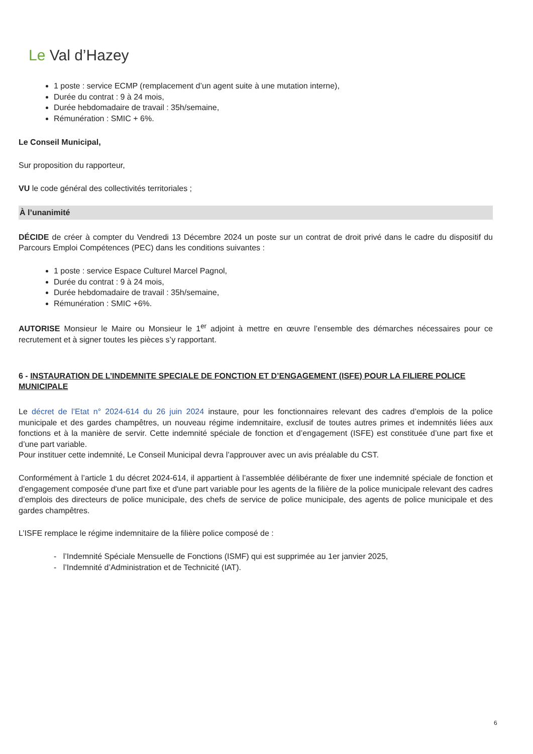Le Val d’Hazey
1 poste : service ECMP (remplacement d’un agent suite à une mutation interne),
Durée du contrat : 9 à 24 mois,
Durée hebdomadaire de travail : 35h/semaine,
Rémunération : SMIC + 6%.
Le Conseil Municipal,
Sur proposition du rapporteur,
VU le code général des collectivités territoriales ;
À l’unanimité
DÉCIDE de créer à compter du Vendredi 13 Décembre 2024 un poste sur un contrat de droit privé dans le cadre du dispositif du Parcours Emploi Compétences (PEC) dans les conditions suivantes :
1 poste : service Espace Culturel Marcel Pagnol,
Durée du contrat : 9 à 24 mois,
Durée hebdomadaire de travail : 35h/semaine,
Rémunération : SMIC +6%.
AUTORISE Monsieur le Maire ou Monsieur le 1<sup>er</sup> adjoint à mettre en œuvre l’ensemble des démarches nécessaires pour ce recrutement et à signer toutes les pièces s’y rapportant.
6 - INSTAURATION DE L’INDEMNITE SPECIALE DE FONCTION ET D’ENGAGEMENT (ISFE) POUR LA FILIERE POLICE MUNICIPALE
Le décret de l’Etat n° 2024-614 du 26 juin 2024 instaure, pour les fonctionnaires relevant des cadres d’emplois de la police municipale et des gardes champêtres, un nouveau régime indemnitaire, exclusif de toutes autres primes et indemnités liées aux fonctions et à la manière de servir. Cette indemnité spéciale de fonction et d’engagement (ISFE) est constituée d’une part fixe et d’une part variable.
Pour instituer cette indemnité, Le Conseil Municipal devra l’approuver avec un avis préalable du CST.
Conformément à l’article 1 du décret 2024-614, il appartient à l’assemblée délibérante de fixer une indemnité spéciale de fonction et d'engagement composée d'une part fixe et d'une part variable pour les agents de la filière de la police municipale relevant des cadres d’emplois des directeurs de police municipale, des chefs de service de police municipale, des agents de police municipale et des gardes champêtres.
L’ISFE remplace le régime indemnitaire de la filière police composé de :
- l’Indemnité Spéciale Mensuelle de Fonctions (ISMF) qui est supprimée au 1er janvier 2025,
- l’Indemnité d’Administration et de Technicité (IAT).
6